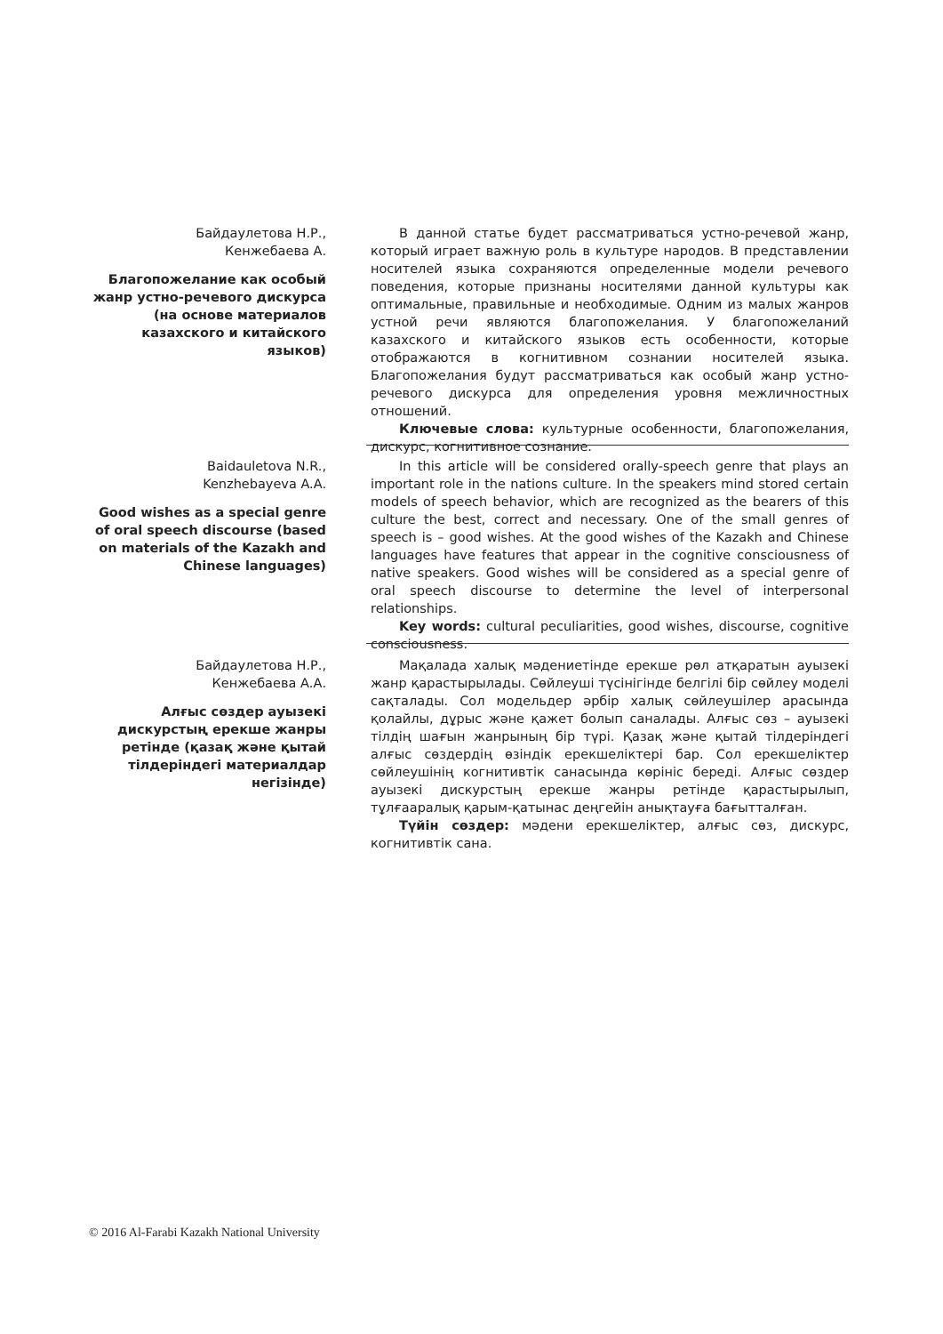Байдаулетова Н.Р.,
Кенжебаева А.
Благопожелание как особый жанр устно-речевого дискурса (на основе материалов казахского и китайского языков)
В данной статье будет рассматриваться устно-речевой жанр, который играет важную роль в культуре народов. В представлении носителей языка сохраняются определенные модели речевого поведения, которые признаны носителями данной культуры как оптимальные, правильные и необходимые. Одним из малых жанров устной речи являются благопожелания. У благопожеланий казахского и китайского языков есть особенности, которые отображаются в когнитивном сознании носителей языка. Благопожелания будут рассматриваться как особый жанр устно-речевого дискурса для определения уровня межличностных отношений.
Ключевые слова: культурные особенности, благопожелания, дискурс, когнитивное сознание.
Baidauletova N.R.,
Kenzhebayeva A.A.
Good wishes as a special genre of oral speech discourse (based on materials of the Kazakh and Chinese languages)
In this article will be considered orally-speech genre that plays an important role in the nations culture. In the speakers mind stored certain models of speech behavior, which are recognized as the bearers of this culture the best, correct and necessary. One of the small genres of speech is – good wishes. At the good wishes of the Kazakh and Chinese languages have features that appear in the cognitive consciousness of native speakers. Good wishes will be considered as a special genre of oral speech discourse to determine the level of interpersonal relationships.
Key words: cultural peculiarities, good wishes, discourse, cognitive consciousness.
Байдаулетова Н.Р.,
Кенжебаева А.А.
Алғыс сөздер ауызекі дискурстың ерекше жанры ретінде (қазақ және қытай тілдеріндегі материалдар негізінде)
Мақалада халық мәдениетінде ерекше рөл атқаратын ауызекі жанр қарастырылады. Сөйлеуші түсінігінде белгілі бір сөйлеу моделі сақталады. Сол модельдер әрбір халық сөйлеушілер арасында қолайлы, дұрыс және қажет болып саналады. Алғыс сөз – ауызекі тілдің шағын жанрының бір түрі. Қазақ және қытай тілдеріндегі алғыс сөздердің өзіндік ерекшеліктері бар. Сол ерекшеліктер сөйлеушінің когнитивтік санасында көрініс береді. Алғыс сөздер ауызекі дискурстың ерекше жанры ретінде қарастырылып, тұлғааралық қарым-қатынас деңгейін анықтауға бағытталған.
Түйін сөздер: мәдени ерекшеліктер, алғыс сөз, дискурс, когнитивтік сана.
© 2016 Al-Farabi Kazakh National University